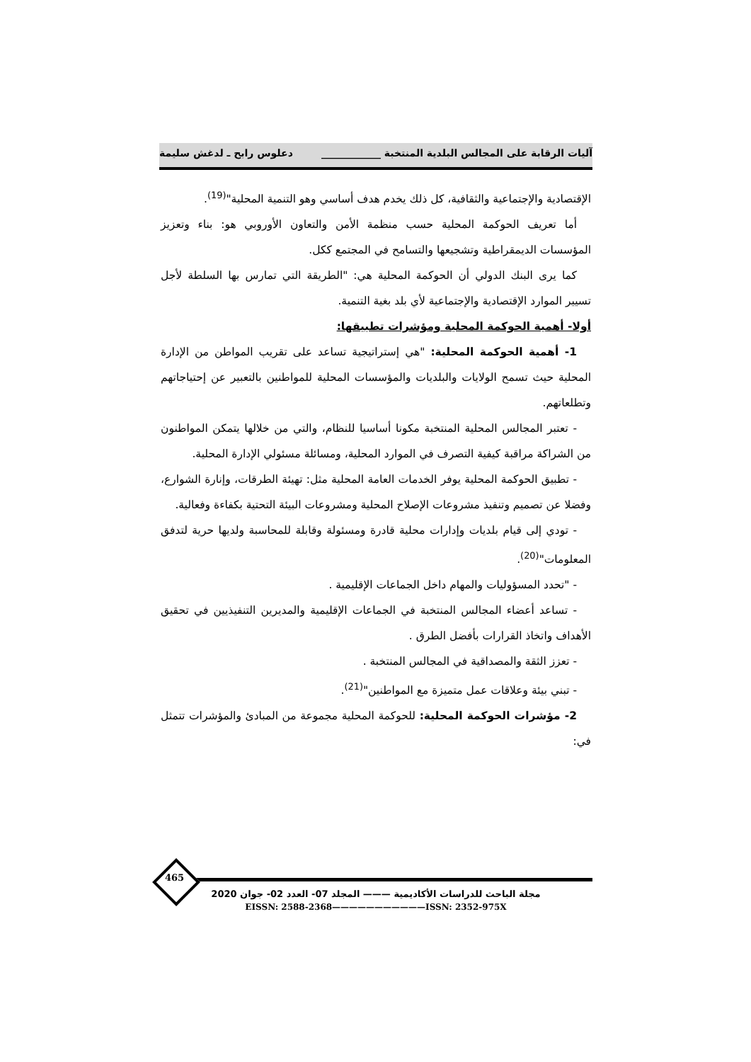آليات الرقابة على المجالس البلدية المنتخبة ____________ دعلوس رابح ـ لدغش سليمة
الإقتصادية والإجتماعية والثقافية، كل ذلك يخدم هدف أساسي وهو التنمية المحلية"<sup>(19)</sup>.
أما تعريف الحوكمة المحلية حسب منظمة الأمن والتعاون الأوروبي هو: بناء وتعزيز المؤسسات الديمقراطية وتشجيعها والتسامح في المجتمع ككل.
كما يرى البنك الدولي أن الحوكمة المحلية هي: "الطريقة التي تمارس بها السلطة لأجل تسيير الموارد الإقتصادية والإجتماعية لأي بلد بغية التنمية.
أولا- أهمية الحوكمة المحلية ومؤشرات تطبيقها:
1- أهمية الحوكمة المحلية: "هي إستراتيجية تساعد على تقريب المواطن من الإدارة المحلية حيث تسمح الولايات والبلديات والمؤسسات المحلية للمواطنين بالتعبير عن إحتياجاتهم وتطلعاتهم.
- تعتبر المجالس المحلية المنتخبة مكونا أساسيا للنظام، والتي من خلالها يتمكن المواطنون من الشراكة مراقبة كيفية التصرف في الموارد المحلية، ومسائلة مسئولي الإدارة المحلية.
- تطبيق الحوكمة المحلية يوفر الخدمات العامة المحلية مثل: تهيئة الطرقات، وإنارة الشوارع، وفضلا عن تصميم وتنفيذ مشروعات الإصلاح المحلية ومشروعات البيئة التحتية بكفاءة وفعالية.
- تودي إلى قيام بلديات وإدارات محلية قادرة ومسئولة وقابلة للمحاسبة ولديها حرية لتدفق المعلومات"<sup>(20)</sup>.
- "تحدد المسؤوليات والمهام داخل الجماعات الإقليمية .
- تساعد أعضاء المجالس المنتخبة في الجماعات الإقليمية والمديرين التنفيذيين في تحقيق الأهداف واتخاذ القرارات بأفضل الطرق .
- تعزز الثقة والمصداقية في المجالس المنتخبة .
- تبني بيئة وعلاقات عمل متميزة مع المواطنين"<sup>(21)</sup>.
2- مؤشرات الحوكمة المحلية: للحوكمة المحلية مجموعة من المبادئ والمؤشرات تتمثل في:
465
مجلة الباحث للدراسات الأكاديمية ——— المجلد 07- العدد 02- جوان 2020
EISSN: 2588-2368———————————ISSN: 2352-975X